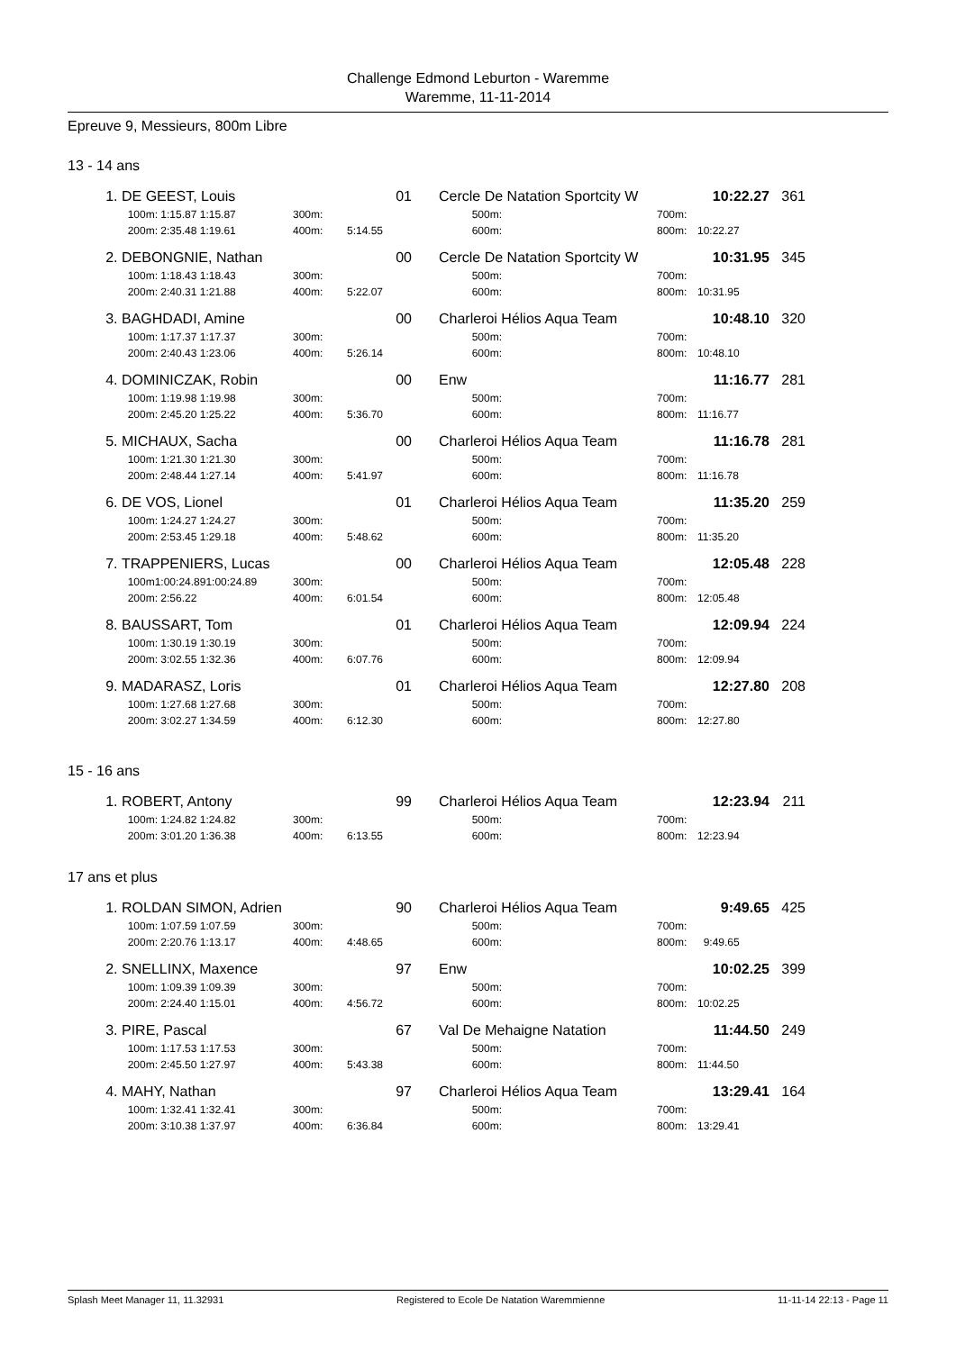Challenge Edmond Leburton - Waremme
Waremme, 11-11-2014
Epreuve 9, Messieurs, 800m Libre
13 - 14 ans
| 1. | DE GEEST, Louis | | 01 | | Cercle De Natation Sportcity W | | 10:22.27 | 361 |
| | 100m: 1:15.87 1:15.87 | 300m: | | | 500m: | 700m: | | |
| | 200m: 2:35.48 1:19.61 | 400m: | 5:14.55 | | 600m: | 800m: | 10:22.27 | |
| 2. | DEBONGNIE, Nathan | | 00 | | Cercle De Natation Sportcity W | | 10:31.95 | 345 |
| | 100m: 1:18.43 1:18.43 | 300m: | | | 500m: | 700m: | | |
| | 200m: 2:40.31 1:21.88 | 400m: | 5:22.07 | | 600m: | 800m: | 10:31.95 | |
| 3. | BAGHDADI, Amine | | 00 | | Charleroi Hélios Aqua Team | | 10:48.10 | 320 |
| | 100m: 1:17.37 1:17.37 | 300m: | | | 500m: | 700m: | | |
| | 200m: 2:40.43 1:23.06 | 400m: | 5:26.14 | | 600m: | 800m: | 10:48.10 | |
| 4. | DOMINICZAK, Robin | | 00 | | Enw | | 11:16.77 | 281 |
| | 100m: 1:19.98 1:19.98 | 300m: | | | 500m: | 700m: | | |
| | 200m: 2:45.20 1:25.22 | 400m: | 5:36.70 | | 600m: | 800m: | 11:16.77 | |
| 5. | MICHAUX, Sacha | | 00 | | Charleroi Hélios Aqua Team | | 11:16.78 | 281 |
| | 100m: 1:21.30 1:21.30 | 300m: | | | 500m: | 700m: | | |
| | 200m: 2:48.44 1:27.14 | 400m: | 5:41.97 | | 600m: | 800m: | 11:16.78 | |
| 6. | DE VOS, Lionel | | 01 | | Charleroi Hélios Aqua Team | | 11:35.20 | 259 |
| | 100m: 1:24.27 1:24.27 | 300m: | | | 500m: | 700m: | | |
| | 200m: 2:53.45 1:29.18 | 400m: | 5:48.62 | | 600m: | 800m: | 11:35.20 | |
| 7. | TRAPPENIERS, Lucas | | 00 | | Charleroi Hélios Aqua Team | | 12:05.48 | 228 |
| | 100m1:00:24.891:00:24.89 | 300m: | | | 500m: | 700m: | | |
| | 200m: 2:56.22 | 400m: | 6:01.54 | | 600m: | 800m: | 12:05.48 | |
| 8. | BAUSSART, Tom | | 01 | | Charleroi Hélios Aqua Team | | 12:09.94 | 224 |
| | 100m: 1:30.19 1:30.19 | 300m: | | | 500m: | 700m: | | |
| | 200m: 3:02.55 1:32.36 | 400m: | 6:07.76 | | 600m: | 800m: | 12:09.94 | |
| 9. | MADARASZ, Loris | | 01 | | Charleroi Hélios Aqua Team | | 12:27.80 | 208 |
| | 100m: 1:27.68 1:27.68 | 300m: | | | 500m: | 700m: | | |
| | 200m: 3:02.27 1:34.59 | 400m: | 6:12.30 | | 600m: | 800m: | 12:27.80 | |
15 - 16 ans
| 1. | ROBERT, Antony | | 99 | | Charleroi Hélios Aqua Team | | 12:23.94 | 211 |
| | 100m: 1:24.82 1:24.82 | 300m: | | | 500m: | 700m: | | |
| | 200m: 3:01.20 1:36.38 | 400m: | 6:13.55 | | 600m: | 800m: | 12:23.94 | |
17 ans et plus
| 1. | ROLDAN SIMON, Adrien | | 90 | | Charleroi Hélios Aqua Team | | 9:49.65 | 425 |
| | 100m: 1:07.59 1:07.59 | 300m: | | | 500m: | 700m: | | |
| | 200m: 2:20.76 1:13.17 | 400m: | 4:48.65 | | 600m: | 800m: | 9:49.65 | |
| 2. | SNELLINX, Maxence | | 97 | | Enw | | 10:02.25 | 399 |
| | 100m: 1:09.39 1:09.39 | 300m: | | | 500m: | 700m: | | |
| | 200m: 2:24.40 1:15.01 | 400m: | 4:56.72 | | 600m: | 800m: | 10:02.25 | |
| 3. | PIRE, Pascal | | 67 | | Val De Mehaigne Natation | | 11:44.50 | 249 |
| | 100m: 1:17.53 1:17.53 | 300m: | | | 500m: | 700m: | | |
| | 200m: 2:45.50 1:27.97 | 400m: | 5:43.38 | | 600m: | 800m: | 11:44.50 | |
| 4. | MAHY, Nathan | | 97 | | Charleroi Hélios Aqua Team | | 13:29.41 | 164 |
| | 100m: 1:32.41 1:32.41 | 300m: | | | 500m: | 700m: | | |
| | 200m: 3:10.38 1:37.97 | 400m: | 6:36.84 | | 600m: | 800m: | 13:29.41 | |
Splash Meet Manager 11, 11.32931 Registered to Ecole De Natation Waremmienne 11-11-14 22:13 - Page 11